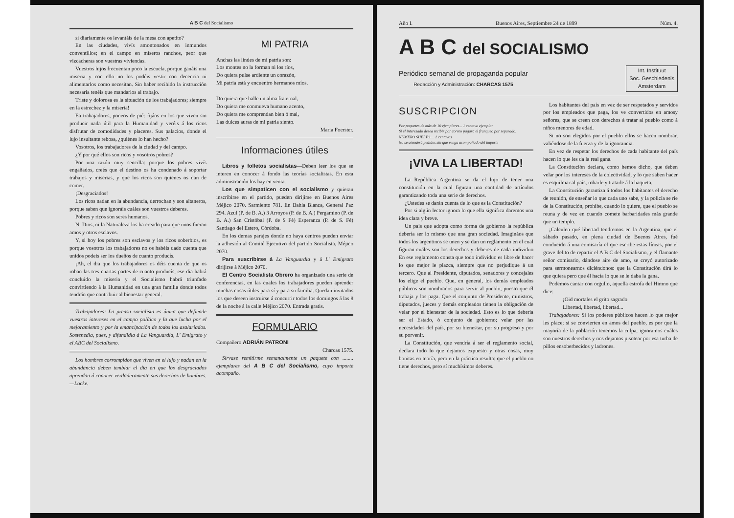A B C del Socialismo
si diariamente os levantáis de la mesa con apetito?
En las ciudades, vivís amontonados en inmundos conventillos; en el campo en míseros ranchos, peor que vizcacheras son vuestras viviendas.
Vuestros hijos frecuentan poco la escuela, porque ganáis una miseria y con ello no los podéis vestir con decencia ni alimentarlos como necesitan. Sin haber recibido la instrucción necesaria tenéis que mandarlos al trabajo.
Triste y dolorosa es la situación de los trabajadores; siempre en la estrechez y la miseria!
Ea trabajadores, poneos de pié: fijáos en los que viven sin producir nada útil para la Humanidad y veréis á los ricos disfrutar de comodidades y placeres. Sus palacios, donde el lujo insultante rebosa, ¿quiénes lo han hecho?
Vosotros, los trabajadores de la ciudad y del campo.
¿Y por qué ellos son ricos y vosotros pobres?
Por una razón muy sencilla: porque los pobres vivís engañados, creés que el destino os ha condenado á soportar trabajos y miserias, y que los ricos son quienes os dan de comer.
¡Desgraciados!
Los ricos nadan en la abundancia, derrochan y son altaneros, porque saben que ignoráis cuáles son vuestros deberes.
Pobres y ricos son seres humanos.
Ni Dios, ni la Naturaleza los ha creado para que unos fueran amos y otros esclavos.
Y, si hoy los pobres son esclavos y los ricos soberbios, es porque vosotros los trabajadores no os habéis dado cuenta que unidos podeis ser los dueños de cuanto producís.
¡Ah, el dia que los trabajadores os déis cuenta de que os roban las tres cuartas partes de cuanto producís, ese dia habrá concluido la miseria y el Socialismo habrá triunfado convirtiendo á la Humanidad en una gran familia donde todos tendrán que contribuir al bienestar general.
Trabajadores: La prensa socialista es única que defiende vuestros intereses en el campo político y la que lucha por el mejoramiento y por la emancipación de todos los asalariados. Sostenedla, pues, y difundidla á La Vanguardia, L' Emigrato y el ABC del Socialismo.
Los hombres corrompidos que viven en el lujo y nadan en la abundancia deben temblar el dia en que los desgraciados aprendan á conocer verdaderamente sus derechos de hombres.—Locke.
MI PATRIA
Anchas las lindes de mi patria son:
Los montes no la forman ni los ríos,
Do quiera pulse ardiente un corazón,
Mi patria está y encuentro hermanos míos.
Do quiera que halle un alma fraternal,
Do quiera me conmueva humano acento,
Do quiera me comprendan bien ó mal,
Las dulces auras de mi patria siento.
Maria Foerster.
Informaciones útiles
Libros y folletos socialistas—Deben leer los que se interen en conocer á fondo las teorías socialistas. En esta administración los hay en venta.
Los que simpaticen con el socialismo y quieran inscribirse en el partido, pueden dirijirse en Buenos Aires Méjico 2070. Sarmiento 781. En Bahia Blanca, General Paz 294. Azul (P. de B. A.) 3 Arroyos (P. de B. A.) Pergamino (P. de B. A.) San Cristóbal (P. de S Fè) Esperanza (P. de S. Fé) Santiago del Estero, Córdoba.
En los demas parajes donde no haya centros pueden enviar la adhesión al Comité Ejecutivo del partido Socialista, Méjico 2070.
Para suscribirse á La Vanguardia y á L' Emigrato dirijirse á Méjico 2070.
El Centro Socialista Obrero ha organizado una serie de conferencias, en las cuales los trabajadores pueden aprender muchas cosas útiles para sí y para su familia. Quedan invitados los que deseen instruirse á concurrir todos los domingos á las 8 de la noche á la calle Méjico 2070. Entrada gratis.
FORMULARIO
Compañero ADRIÁN PATRONI
Charcas 1575.
Sírvase remitirme semanalmente un paquete con ........ ejemplares del A B C del Socialismo, cuyo importe acompaño.
Año I. Buenos Aires, Septiembre 24 de 1899 Núm. 4.
A B C del SOCIALISMO
Periódico semanal de propaganda popular
Redacción y Administración: CHARCAS 1575
Int. Instituut
Soc. Geschiedenis
Amsterdam
SUSCRIPCION
Por paquetes de más de 10 ejemplares... 1 centavo ejemplar
Si el interesado desea recibir por correo pagará el franqueo por separado.
NUMERO SUELTO.... 2 centavos
No se atenderá pedidos sin que venga acompañado del importe
¡VIVA LA LIBERTAD!
La República Argentina se da el lujo de tener una constitución en la cual figuran una cantidad de artículos garantizando toda una serie de derechos.
¿Ustedes se darán cuenta de lo que es la Constitución?
Por si algún lector ignora lo que ella significa daremos una idea clara y breve.
Un país que adopta como forma de gobierno la república debería ser lo mismo que una gran sociedad. Imagináos que todos los argentinos se unen y se dan un reglamento en el cual figuran cuáles son los derechos y deberes de cada individuo En ese reglamento consta que todo individuo es libre de hacer lo que mejor le plazca, siempre que no perjudique á un tercero. Que al Presidente, diputados, senadores y concejales los elige el pueblo. Que, en general, los demás empleados públicos son nombrados para servir al pueblo, puesto que él trabaja y los paga. Que el conjunto de Presidente, ministros, diputados, jueces y demás empleados tienen la obligación de velar por el bienestar de la sociedad. Esto es lo que debería ser el Estado, ó conjunto de gobierno; velar por las necesidades del país, por su bienestar, por su progreso y por su porvenir.
La Constitución, que vendría á ser el reglamento social, declara todo lo que dejamos expuesto y otras cosas, muy bonitas en teoría, pero en la práctica resulta: que el pueblo no tiene derechos, pero sí muchísimos deberes.
Los habitantes del país en vez de ser respetados y servidos por los empleados que paga, los ve convertidos en amosy señores, que se creen con derechos á tratar al pueblo como á niños menores de edad.
Si no son elegidos por el pueblo ellos se hacen nombrar, valiéndose de la fuerza y de la ignorancia.
En vez de respetar los derechos de cada habitante del país hacen lo que les da la real gana.
La Constitución declara, como hemos dicho, que deben velar por los intereses de la colectividad, y lo que saben hacer es esquilmar al país, robarle y tratarle á la baqueta.
La Constitución garantiza á todos los habitantes el derecho de reunión, de enseñar lo que cada uno sabe, y la policía se ríe de la Constitución, prohibe, cuando lo quiere, que el pueblo se reuna y de vez en cuando comete barbaridades más grande que un templo.
¡Calculen qué libertad tendremos en la Argentina, que el sábado pasado, en plena ciudad de Buenos Aires, fué conducido á una comisaría el que escribe estas líneas, por el grave delito de repartir el A B C del Socialismo, y el flamante señor comisario, dándose aire de amo, se creyó autorizado para sermonearnos diciéndonos: que la Constitución dirá lo que quiera pero que él hacía lo que se le daba la gana.
Podemos cantar con orgullo, aquella estrofa del Himno que dice:
¡Oid mortales el grito sagrado
Libertad, libertad, libertad...
Trabajadores: Si los poderes públicos hacen lo que mejor les place; si se convierten en amos del pueblo, es por que la mayoría de la población tenemos la culpa, ignoramos cuáles son nuestros derechos y nos dejamos pisotear por esa turba de pillos ensoberbecidos y ladrones.